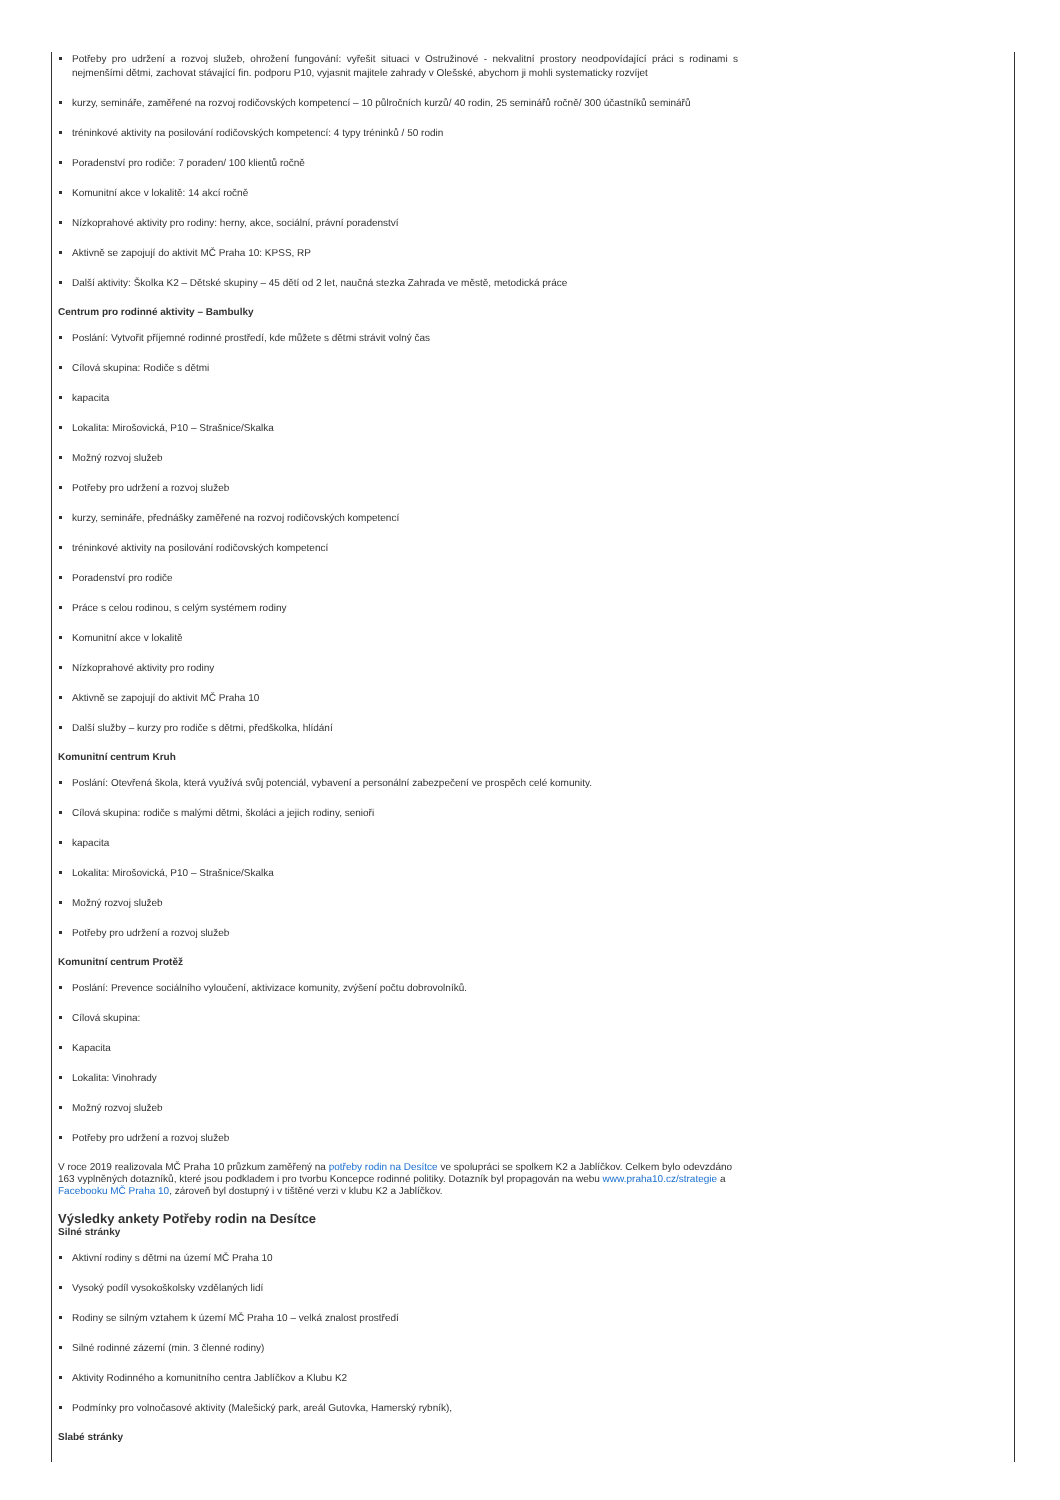Potřeby pro udržení a rozvoj služeb, ohrožení fungování: vyřešit situaci v Ostružinové - nekvalitní prostory neodpovídající práci s rodinami s nejmenšími dětmi, zachovat stávající fin. podporu P10, vyjasnit majitele zahrady v Olešské, abychom ji mohli systematicky rozvíjet
kurzy, semináře, zaměřené na rozvoj rodičovských kompetencí – 10 půlročních kurzů/ 40 rodin, 25 seminářů ročně/ 300 účastníků seminářů
tréninkové aktivity na posilování rodičovských kompetencí: 4 typy tréninků / 50 rodin
Poradenství pro rodiče: 7 poraden/ 100 klientů ročně
Komunitní akce v lokalitě: 14 akcí ročně
Nízkoprahové aktivity pro rodiny: herny, akce, sociální, právní poradenství
Aktivně se zapojují do aktivit MČ Praha 10: KPSS, RP
Další aktivity: Školka K2 – Dětské skupiny – 45 dětí od 2 let, naučná stezka Zahrada ve městě, metodická práce
Centrum pro rodinné aktivity – Bambulky
Poslání: Vytvořit příjemné rodinné prostředí, kde můžete s dětmi strávit volný čas
Cílová skupina: Rodiče s dětmi
kapacita
Lokalita: Mirošovická, P10 – Strašnice/Skalka
Možný rozvoj služeb
Potřeby pro udržení a rozvoj služeb
kurzy, semináře, přednášky zaměřené na rozvoj rodičovských kompetencí
tréninkové aktivity na posilování rodičovských kompetencí
Poradenství pro rodiče
Práce s celou rodinou, s celým systémem rodiny
Komunitní akce v lokalitě
Nízkoprahové aktivity pro rodiny
Aktivně se zapojují do aktivit MČ Praha 10
Další služby – kurzy pro rodiče s dětmi, předškolka, hlídání
Komunitní centrum Kruh
Poslání: Otevřená škola, která využívá svůj potenciál, vybavení a personální zabezpečení ve prospěch celé komunity.
Cílová skupina: rodiče s malými dětmi, školáci a jejich rodiny, senioři
kapacita
Lokalita: Mirošovická, P10 – Strašnice/Skalka
Možný rozvoj služeb
Potřeby pro udržení a rozvoj služeb
Komunitní centrum Protěž
Poslání: Prevence sociálního vyloučení, aktivizace komunity, zvýšení počtu dobrovolníků.
Cílová skupina:
Kapacita
Lokalita: Vinohrady
Možný rozvoj služeb
Potřeby pro udržení a rozvoj služeb
V roce 2019 realizovala MČ Praha 10 průzkum zaměřený na potřeby rodin na Desítce ve spolupráci se spolkem K2 a Jablíčkov. Celkem bylo odevzdáno 163 vyplněných dotazníků, které jsou podkladem i pro tvorbu Koncepce rodinné politiky. Dotazník byl propagován na webu www.praha10.cz/strategie a Facebooku MČ Praha 10, zároveň byl dostupný i v tištěné verzi v klubu K2 a Jablíčkov.
Výsledky ankety Potřeby rodin na Desítce
Silné stránky
Aktivní rodiny s dětmi na území MČ Praha 10
Vysoký podíl vysokoškolsky vzdělaných lidí
Rodiny se silným vztahem k území MČ Praha 10 – velká znalost prostředí
Silné rodinné zázemí (min. 3 členné rodiny)
Aktivity Rodinného a komunitního centra Jablíčkov a Klubu K2
Podmínky pro volnočasové aktivity (Malešický park, areál Gutovka, Hamerský rybník),
Slabé stránky